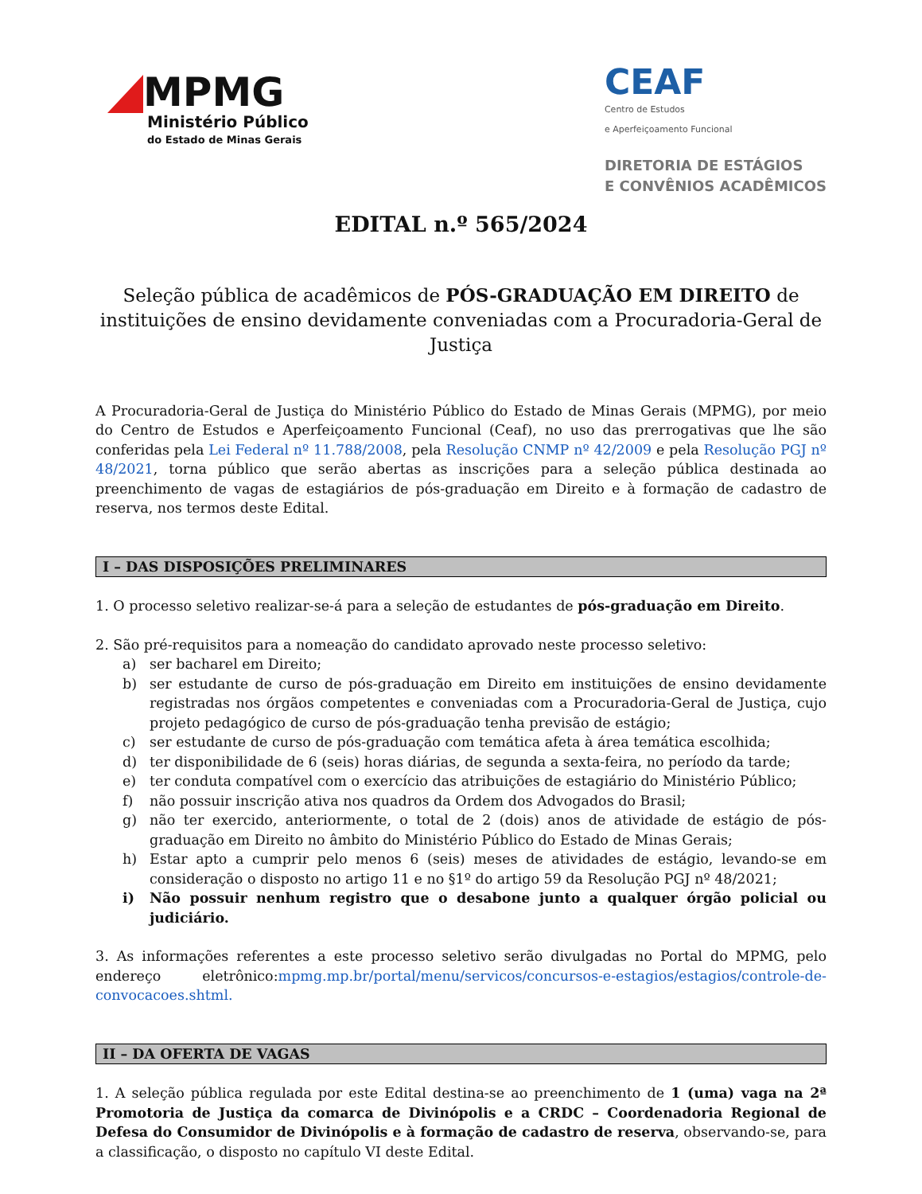MPMG
Ministério Público
do Estado de Minas Gerais
CEAF
Centro de Estudos
e Aperfeiçoamento Funcional
DIRETORIA DE ESTÁGIOS
E CONVÊNIOS ACADÊMICOS
EDITAL n.º 565/2024
Seleção pública de acadêmicos de PÓS-GRADUAÇÃO EM DIREITO de instituições de ensino devidamente conveniadas com a Procuradoria-Geral de Justiça
A Procuradoria-Geral de Justiça do Ministério Público do Estado de Minas Gerais (MPMG), por meio do Centro de Estudos e Aperfeiçoamento Funcional (Ceaf), no uso das prerrogativas que lhe são conferidas pela Lei Federal nº 11.788/2008, pela Resolução CNMP nº 42/2009 e pela Resolução PGJ nº 48/2021, torna público que serão abertas as inscrições para a seleção pública destinada ao preenchimento de vagas de estagiários de pós-graduação em Direito e à formação de cadastro de reserva, nos termos deste Edital.
I – DAS DISPOSIÇÕES PRELIMINARES
1. O processo seletivo realizar-se-á para a seleção de estudantes de pós-graduação em Direito.
2. São pré-requisitos para a nomeação do candidato aprovado neste processo seletivo:
a) ser bacharel em Direito;
b) ser estudante de curso de pós-graduação em Direito em instituições de ensino devidamente registradas nos órgãos competentes e conveniadas com a Procuradoria-Geral de Justiça, cujo projeto pedagógico de curso de pós-graduação tenha previsão de estágio;
c) ser estudante de curso de pós-graduação com temática afeta à área temática escolhida;
d) ter disponibilidade de 6 (seis) horas diárias, de segunda a sexta-feira, no período da tarde;
e) ter conduta compatível com o exercício das atribuições de estagiário do Ministério Público;
f) não possuir inscrição ativa nos quadros da Ordem dos Advogados do Brasil;
g) não ter exercido, anteriormente, o total de 2 (dois) anos de atividade de estágio de pós-graduação em Direito no âmbito do Ministério Público do Estado de Minas Gerais;
h) Estar apto a cumprir pelo menos 6 (seis) meses de atividades de estágio, levando-se em consideração o disposto no artigo 11 e no §1º do artigo 59 da Resolução PGJ nº 48/2021;
i) Não possuir nenhum registro que o desabone junto a qualquer órgão policial ou judiciário.
3. As informações referentes a este processo seletivo serão divulgadas no Portal do MPMG, pelo endereço eletrônico:mpmg.mp.br/portal/menu/servicos/concursos-e-estagios/estagios/controle-de-convocacoes.shtml.
II – DA OFERTA DE VAGAS
1. A seleção pública regulada por este Edital destina-se ao preenchimento de 1 (uma) vaga na 2ª Promotoria de Justiça da comarca de Divinópolis e a CRDC – Coordenadoria Regional de Defesa do Consumidor de Divinópolis e à formação de cadastro de reserva, observando-se, para a classificação, o disposto no capítulo VI deste Edital.